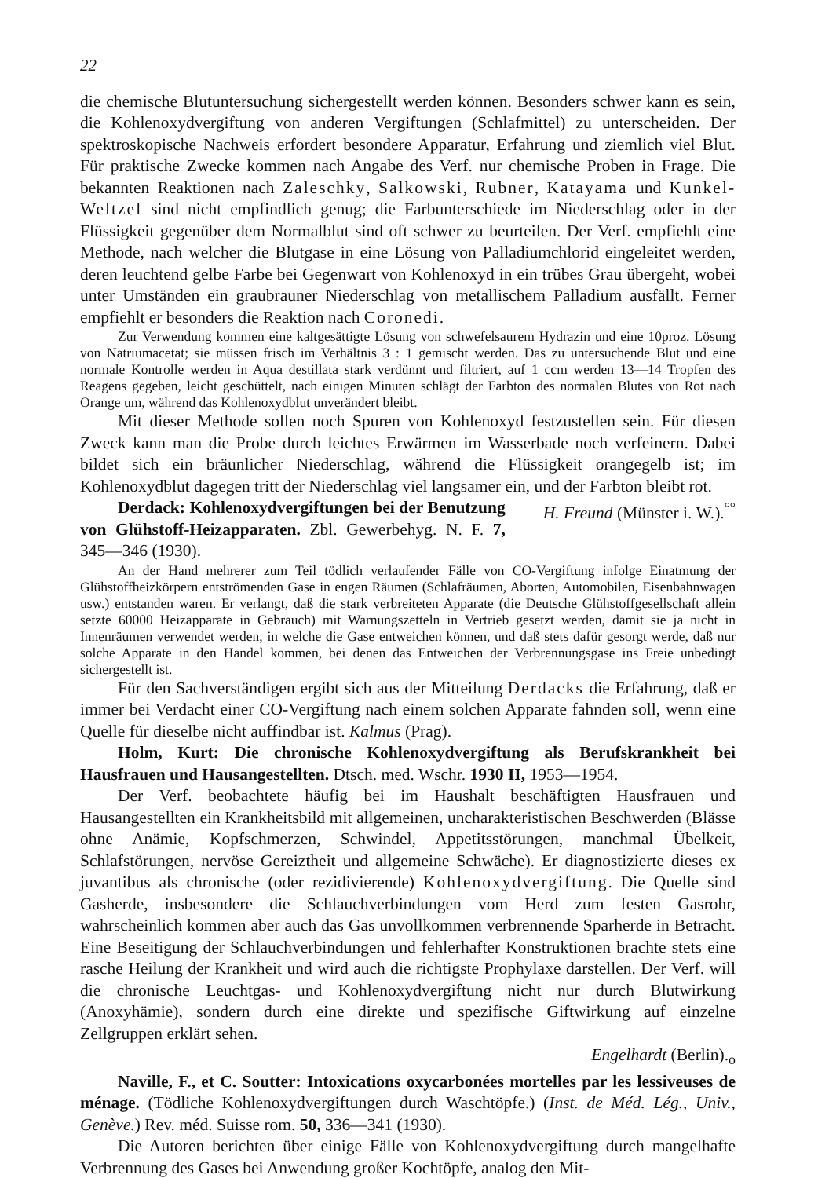22
die chemische Blutuntersuchung sichergestellt werden können. Besonders schwer kann es sein, die Kohlenoxydvergiftung von anderen Vergiftungen (Schlafmittel) zu unterscheiden. Der spektroskopische Nachweis erfordert besondere Apparatur, Erfahrung und ziemlich viel Blut. Für praktische Zwecke kommen nach Angabe des Verf. nur chemische Proben in Frage. Die bekannten Reaktionen nach Zaleschky, Salkowski, Rubner, Katayama und Kunkel-Weltzel sind nicht empfindlich genug; die Farbunterschiede im Niederschlag oder in der Flüssigkeit gegenüber dem Normalblut sind oft schwer zu beurteilen. Der Verf. empfiehlt eine Methode, nach welcher die Blutgase in eine Lösung von Palladiumchlorid eingeleitet werden, deren leuchtend gelbe Farbe bei Gegenwart von Kohlenoxyd in ein trübes Grau übergeht, wobei unter Umständen ein graubrauner Niederschlag von metallischem Palladium ausfällt. Ferner empfiehlt er besonders die Reaktion nach Coronedi.
Zur Verwendung kommen eine kaltgesättigte Lösung von schwefelsaurem Hydrazin und eine 10proz. Lösung von Natriumacetat; sie müssen frisch im Verhältnis 3 : 1 gemischt werden. Das zu untersuchende Blut und eine normale Kontrolle werden in Aqua destillata stark verdünnt und filtriert, auf 1 ccm werden 13—14 Tropfen des Reagens gegeben, leicht geschüttelt, nach einigen Minuten schlägt der Farbton des normalen Blutes von Rot nach Orange um, während das Kohlenoxydblut unverändert bleibt.
Mit dieser Methode sollen noch Spuren von Kohlenoxyd festzustellen sein. Für diesen Zweck kann man die Probe durch leichtes Erwärmen im Wasserbade noch verfeinern. Dabei bildet sich ein bräunlicher Niederschlag, während die Flüssigkeit orangegelb ist; im Kohlenoxydblut dagegen tritt der Niederschlag viel langsamer ein, und der Farbton bleibt rot. H. Freund (Münster i. W.).<sup>°°</sup>
Derdack: Kohlenoxydvergiftungen bei der Benutzung von Glühstoff-Heizapparaten. Zbl. Gewerbehyg. N. F. 7, 345—346 (1930).
An der Hand mehrerer zum Teil tödlich verlaufender Fälle von CO-Vergiftung infolge Einatmung der Glühstoffheizkörpern entströmenden Gase in engen Räumen (Schlafräumen, Aborten, Automobilen, Eisenbahnwagen usw.) entstanden waren. Er verlangt, daß die stark verbreiteten Apparate (die Deutsche Glühstoffgesellschaft allein setzte 60000 Heizapparate in Gebrauch) mit Warnungszetteln in Vertrieb gesetzt werden, damit sie ja nicht in Innenräumen verwendet werden, in welche die Gase entweichen können, und daß stets dafür gesorgt werde, daß nur solche Apparate in den Handel kommen, bei denen das Entweichen der Verbrennungsgase ins Freie unbedingt sichergestellt ist.
Für den Sachverständigen ergibt sich aus der Mitteilung Derdacks die Erfahrung, daß er immer bei Verdacht einer CO-Vergiftung nach einem solchen Apparate fahnden soll, wenn eine Quelle für dieselbe nicht auffindbar ist. Kalmus (Prag).
Holm, Kurt: Die chronische Kohlenoxydvergiftung als Berufskrankheit bei Hausfrauen und Hausangestellten. Dtsch. med. Wschr. 1930 II, 1953—1954.
Der Verf. beobachtete häufig bei im Haushalt beschäftigten Hausfrauen und Hausangestellten ein Krankheitsbild mit allgemeinen, uncharakteristischen Beschwerden (Blässe ohne Anämie, Kopfschmerzen, Schwindel, Appetitsstörungen, manchmal Übelkeit, Schlafstörungen, nervöse Gereiztheit und allgemeine Schwäche). Er diagnostizierte dieses ex juvantibus als chronische (oder rezidivierende) Kohlenoxydvergiftung. Die Quelle sind Gasherde, insbesondere die Schlauchverbindungen vom Herd zum festen Gasrohr, wahrscheinlich kommen aber auch das Gas unvollkommen verbrennende Sparherde in Betracht. Eine Beseitigung der Schlauchverbindungen und fehlerhafter Konstruktionen brachte stets eine rasche Heilung der Krankheit und wird auch die richtigste Prophylaxe darstellen. Der Verf. will die chronische Leuchtgas- und Kohlenoxydvergiftung nicht nur durch Blutwirkung (Anoxyhämie), sondern durch eine direkte und spezifische Giftwirkung auf einzelne Zellgruppen erklärt sehen.
Engelhardt (Berlin).<sub>o</sub>
Naville, F., et C. Soutter: Intoxications oxycarbonées mortelles par les lessiveuses de ménage. (Tödliche Kohlenoxydvergiftungen durch Waschtöpfe.) (Inst. de Méd. Lég., Univ., Genève.) Rev. méd. Suisse rom. 50, 336—341 (1930).
Die Autoren berichten über einige Fälle von Kohlenoxydvergiftung durch mangelhafte Verbrennung des Gases bei Anwendung großer Kochtöpfe, analog den Mit-